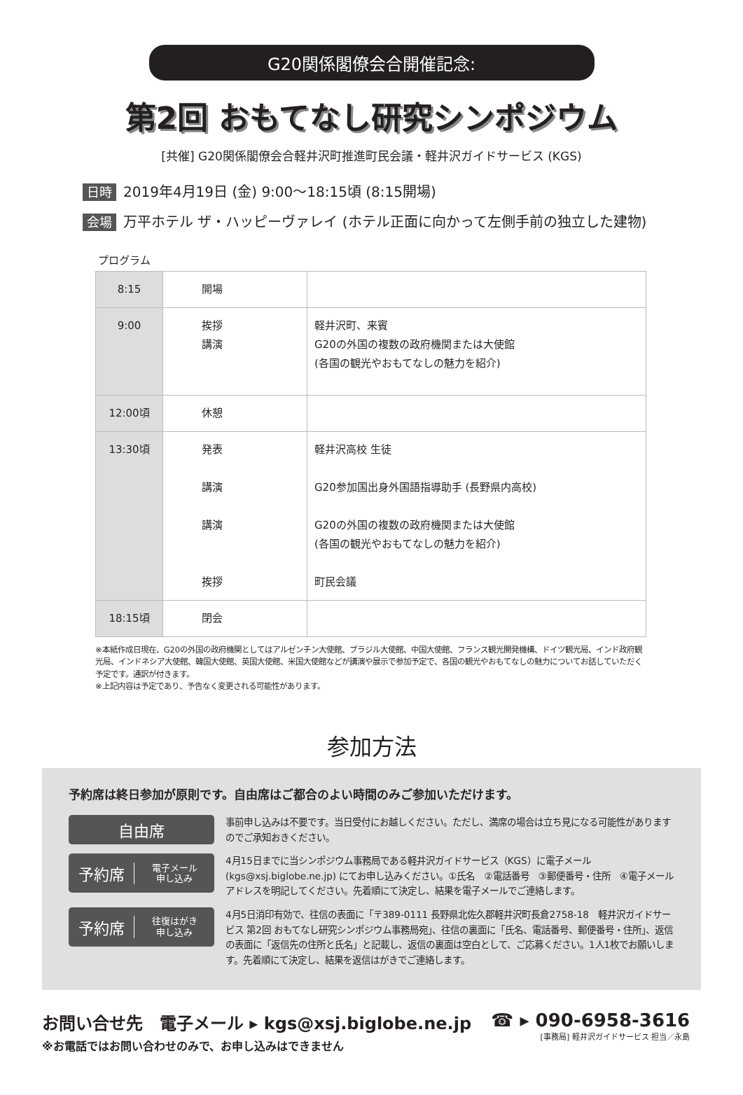G20関係閣僚会合開催記念:
第2回 おもてなし研究シンポジウム
[共催] G20関係閣僚会合軽井沢町推進町民会議・軽井沢ガイドサービス (KGS)
日時 2019年4月19日 (金) 9:00～18:15頃 (8:15開場)
会場 万平ホテル ザ・ハッピーヴァレイ (ホテル正面に向かって左側手前の独立した建物)
プログラム
| 8:15 | 開場 | |
| 9:00 | 挨拶 講演 | 軽井沢町、来賓 G20の外国の複数の政府機関または大使館 (各国の観光やおもてなしの魅力を紹介) |
| 12:00頃 | 休憩 | |
| 13:30頃 | 発表 講演 講演 挨拶 | 軽井沢高校 生徒 G20参加国出身外国語指導助手 (長野県内高校) G20の外国の複数の政府機関または大使館 (各国の観光やおもてなしの魅力を紹介) 町民会議 |
| 18:15頃 | 閉会 | |
※本紙作成日現在、G20の外国の政府機関としてはアルゼンチン大使館、ブラジル大使館、中国大使館、フランス観光開発機構、ドイツ観光局、インド政府観光局、インドネシア大使館、韓国大使館、英国大使館、米国大使館などが講演や展示で参加予定で、各国の観光やおもてなしの魅力についてお話していただく予定です。通訳が付きます。
※上記内容は予定であり、予告なく変更される可能性があります。
参加方法
予約席は終日参加が原則です。自由席はご都合のよい時間のみご参加いただけます。
自由席
事前申し込みは不要です。当日受付にお越しください。ただし、満席の場合は立ち見になる可能性がありますのでご承知おきください。
予約席
電子メール
申し込み
4月15日までに当シンポジウム事務局である軽井沢ガイドサービス（KGS）に電子メール (kgs@xsj.biglobe.ne.jp) にてお申し込みください。①氏名　②電話番号　③郵便番号・住所　④電子メールアドレスを明記してください。先着順にて決定し、結果を電子メールでご連絡します。
予約席
往復はがき
申し込み
4月5日消印有効で、往信の表面に「〒389-0111 長野県北佐久郡軽井沢町長倉2758-18　軽井沢ガイドサービス 第2回 おもてなし研究シンポジウム事務局宛」、往信の裏面に「氏名、電話番号、郵便番号・住所」、返信の表面に「返信先の住所と氏名」と記載し、返信の裏面は空白として、ご応募ください。1人1枚でお願いします。先着順にて決定し、結果を返信はがきでご連絡します。
お問い合せ先　電子メール ▸ kgs@xsj.biglobe.ne.jp
※お電話ではお問い合わせのみで、お申し込みはできません
☎ ▸ 090-6958-3616
[事務局] 軽井沢ガイドサービス 担当／永島